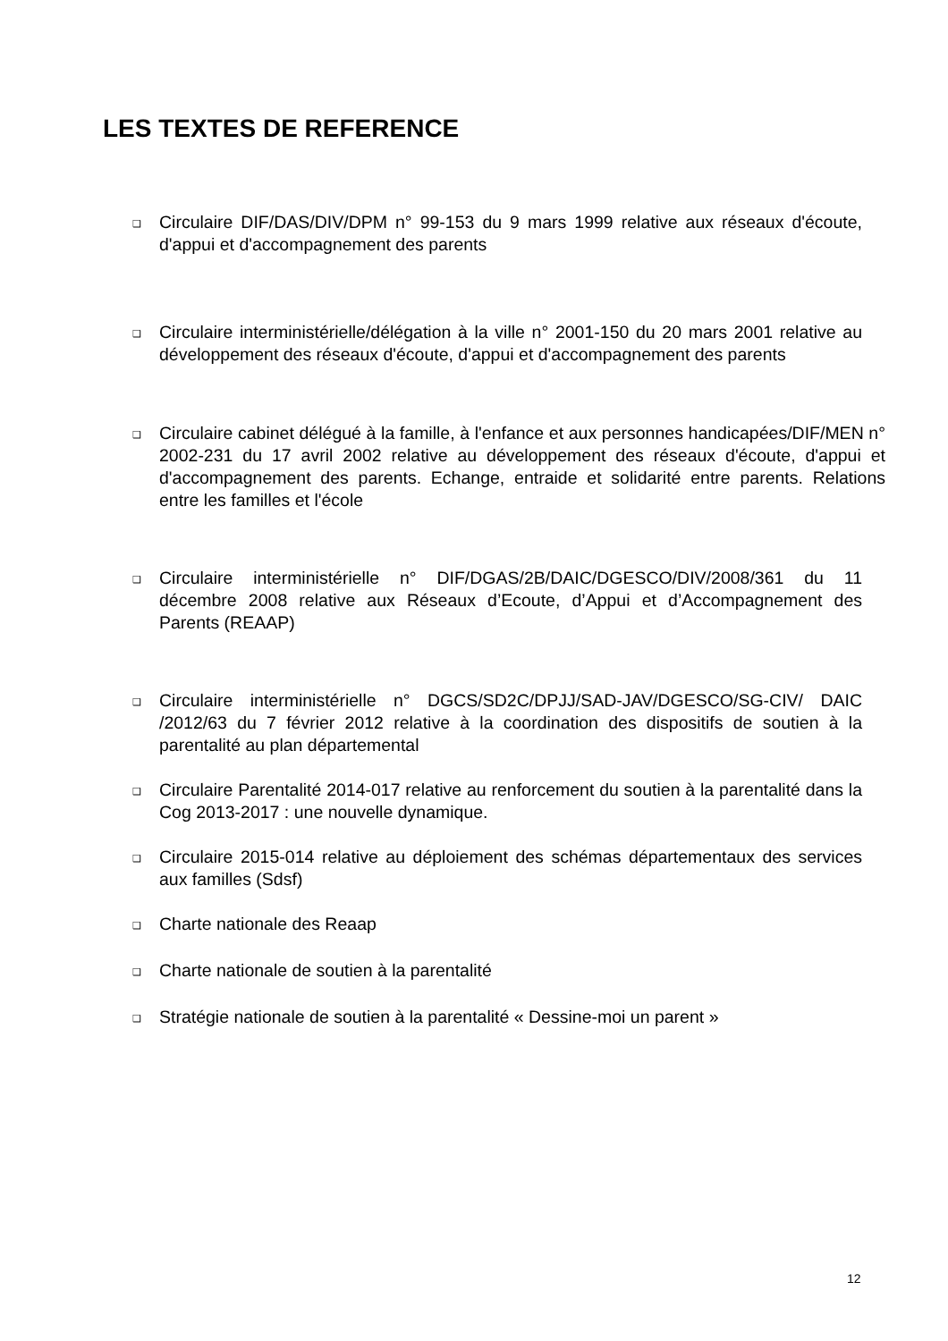LES TEXTES DE REFERENCE
❑ Circulaire DIF/DAS/DIV/DPM n° 99-153 du 9 mars 1999 relative aux réseaux d'écoute, d'appui et d'accompagnement des parents
❑ Circulaire interministérielle/délégation à la ville n° 2001-150 du 20 mars 2001 relative au développement des réseaux d'écoute, d'appui et d'accompagnement des parents
❑ Circulaire cabinet délégué à la famille, à l'enfance et aux personnes handicapées/DIF/MEN n° 2002-231 du 17 avril 2002 relative au développement des réseaux d'écoute, d'appui et d'accompagnement des parents. Echange, entraide et solidarité entre parents. Relations entre les familles et l'école
❑ Circulaire interministérielle n° DIF/DGAS/2B/DAIC/DGESCO/DIV/2008/361 du 11 décembre 2008 relative aux Réseaux d’Ecoute, d’Appui et d’Accompagnement des Parents (REAAP)
❑ Circulaire interministérielle n° DGCS/SD2C/DPJJ/SAD-JAV/DGESCO/SG-CIV/ DAIC /2012/63 du 7 février 2012 relative à la coordination des dispositifs de soutien à la parentalité au plan départemental
❑ Circulaire Parentalité 2014-017 relative au renforcement du soutien à la parentalité dans la Cog 2013-2017 : une nouvelle dynamique.
❑ Circulaire 2015-014 relative au déploiement des schémas départementaux des services aux familles (Sdsf)
❑ Charte nationale des Reaap
❑ Charte nationale de soutien à la parentalité
❑ Stratégie nationale de soutien à la parentalité « Dessine-moi un parent »
12